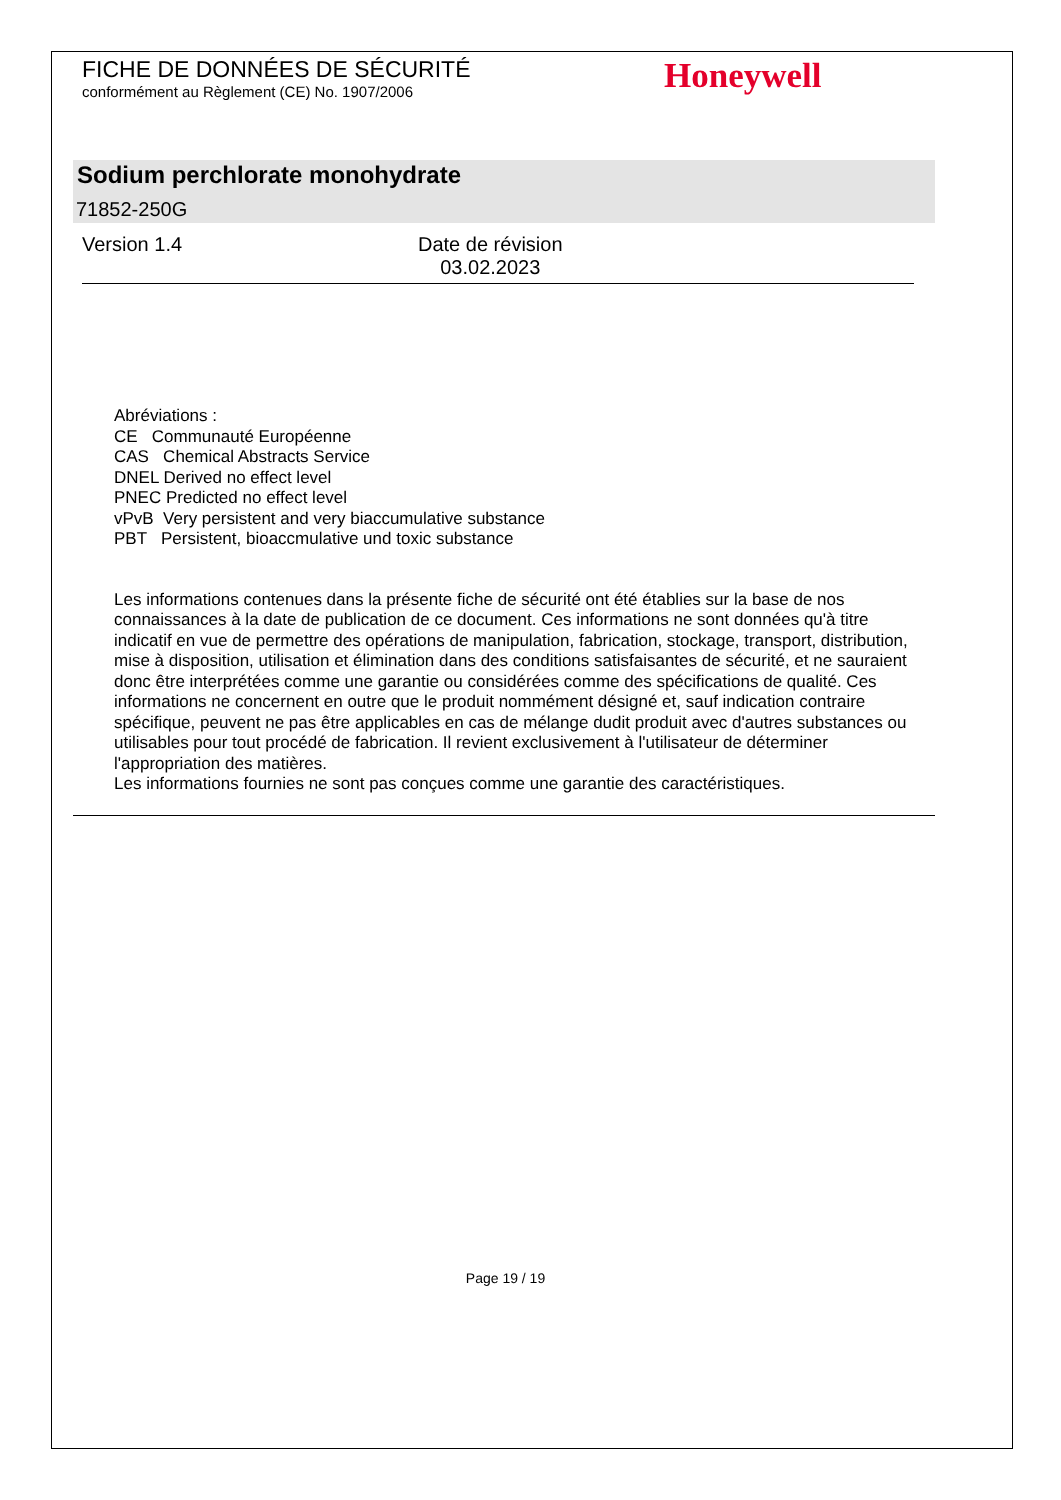FICHE DE DONNÉES DE SÉCURITÉ
conformément au Règlement (CE) No. 1907/2006
Honeywell
Sodium perchlorate monohydrate
71852-250G
Version 1.4
Date de révision
03.02.2023
Abréviations :
CE Communauté Européenne
CAS Chemical Abstracts Service
DNEL Derived no effect level
PNEC Predicted no effect level
vPvB Very persistent and very biaccumulative substance
PBT Persistent, bioaccmulative und toxic substance
Les informations contenues dans la présente fiche de sécurité ont été établies sur la base de nos connaissances à la date de publication de ce document. Ces informations ne sont données qu'à titre indicatif en vue de permettre des opérations de manipulation, fabrication, stockage, transport, distribution, mise à disposition, utilisation et élimination dans des conditions satisfaisantes de sécurité, et ne sauraient donc être interprétées comme une garantie ou considérées comme des spécifications de qualité. Ces informations ne concernent en outre que le produit nommément désigné et, sauf indication contraire spécifique, peuvent ne pas être applicables en cas de mélange dudit produit avec d'autres substances ou utilisables pour tout procédé de fabrication. Il revient exclusivement à l'utilisateur de déterminer l'appropriation des matières.
Les informations fournies ne sont pas conçues comme une garantie des caractéristiques.
Page 19 / 19